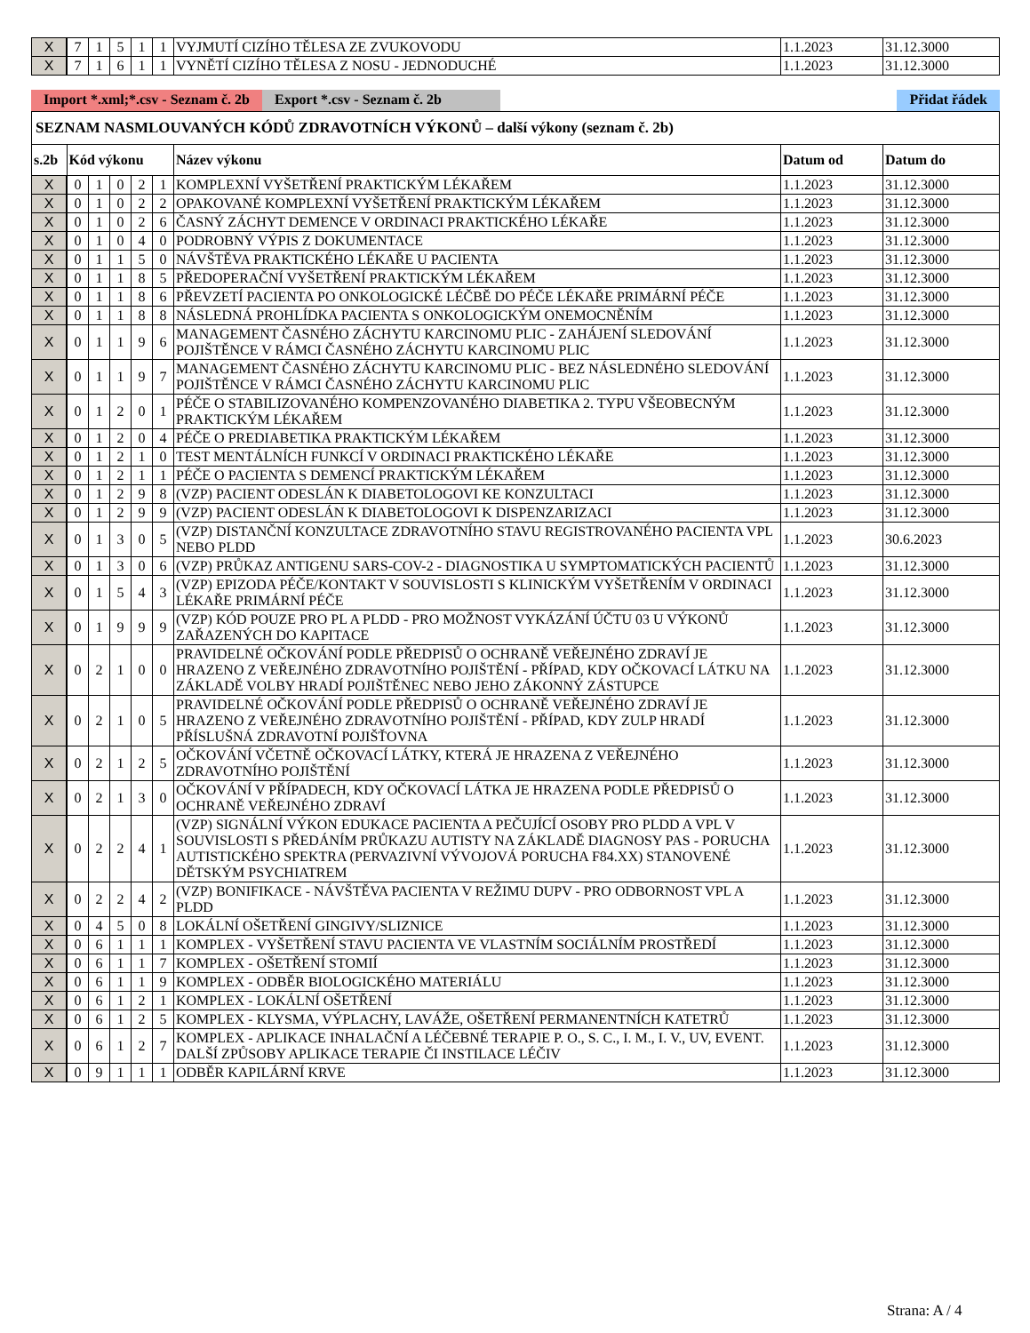| X | 7 | 1 | 5 | 1 | 1 | VYJMUTÍ CIZÍHO TĚLESA ZE ZVUKOVODU | 1.1.2023 | 31.12.3000 |
| X | 7 | 1 | 6 | 1 | 1 | VYNĚTÍ CIZÍHO TĚLESA Z NOSU - JEDNODUCHÉ | 1.1.2023 | 31.12.3000 |
Import *.xml;*.csv - Seznam č. 2b
Export *.csv - Seznam č. 2b
Přidat řádek
SEZNAM NASMLOUVANÝCH KÓDŮ ZDRAVOTNÍCH VÝKONŮ – další výkony (seznam č. 2b)
| s.2b | Kód výkonu | | | | | Název výkonu | Datum od | Datum do |
| --- | --- | --- | --- | --- | --- | --- | --- | --- |
| X | 0 | 1 | 0 | 2 | 1 | KOMPLEXNÍ VYŠETŘENÍ PRAKTICKÝM LÉKAŘEM | 1.1.2023 | 31.12.3000 |
| X | 0 | 1 | 0 | 2 | 2 | OPAKOVANÉ KOMPLEXNÍ VYŠETŘENÍ PRAKTICKÝM LÉKAŘEM | 1.1.2023 | 31.12.3000 |
| X | 0 | 1 | 0 | 2 | 6 | ČASNÝ ZÁCHYT DEMENCE V ORDINACI PRAKTICKÉHO LÉKAŘE | 1.1.2023 | 31.12.3000 |
| X | 0 | 1 | 0 | 4 | 0 | PODROBNÝ VÝPIS Z DOKUMENTACE | 1.1.2023 | 31.12.3000 |
| X | 0 | 1 | 1 | 5 | 0 | NÁVŠTĚVA PRAKTICKÉHO LÉKAŘE U PACIENTA | 1.1.2023 | 31.12.3000 |
| X | 0 | 1 | 1 | 8 | 5 | PŘEDOPERAČNÍ VYŠETŘENÍ PRAKTICKÝM LÉKAŘEM | 1.1.2023 | 31.12.3000 |
| X | 0 | 1 | 1 | 8 | 6 | PŘEVZETÍ PACIENTA PO ONKOLOGICKÉ LÉČBĚ DO PÉČE LÉKAŘE PRIMÁRNÍ PÉČE | 1.1.2023 | 31.12.3000 |
| X | 0 | 1 | 1 | 8 | 8 | NÁSLEDNÁ PROHLÍDKA PACIENTA S ONKOLOGICKÝM ONEMOCNĚNÍM | 1.1.2023 | 31.12.3000 |
| X | 0 | 1 | 1 | 9 | 6 | MANAGEMENT ČASNÉHO ZÁCHYTU KARCINOMU PLIC - ZAHÁJENÍ SLEDOVÁNÍ POJIŠTĚNCE V RÁMCI ČASNÉHO ZÁCHYTU KARCINOMU PLIC | 1.1.2023 | 31.12.3000 |
| X | 0 | 1 | 1 | 9 | 7 | MANAGEMENT ČASNÉHO ZÁCHYTU KARCINOMU PLIC - BEZ NÁSLEDNÉHO SLEDOVÁNÍ POJIŠTĚNCE V RÁMCI ČASNÉHO ZÁCHYTU KARCINOMU PLIC | 1.1.2023 | 31.12.3000 |
| X | 0 | 1 | 2 | 0 | 1 | PÉČE O STABILIZOVANÉHO KOMPENZOVANÉHO DIABETIKA 2. TYPU VŠEOBECNÝM PRAKTICKÝM LÉKAŘEM | 1.1.2023 | 31.12.3000 |
| X | 0 | 1 | 2 | 0 | 4 | PÉČE O PREDIABETIKA PRAKTICKÝM LÉKAŘEM | 1.1.2023 | 31.12.3000 |
| X | 0 | 1 | 2 | 1 | 0 | TEST MENTÁLNÍCH FUNKCÍ V ORDINACI PRAKTICKÉHO LÉKAŘE | 1.1.2023 | 31.12.3000 |
| X | 0 | 1 | 2 | 1 | 1 | PÉČE O PACIENTA S DEMENCÍ PRAKTICKÝM LÉKAŘEM | 1.1.2023 | 31.12.3000 |
| X | 0 | 1 | 2 | 9 | 8 | (VZP) PACIENT ODESLÁN K DIABETOLOGOVI KE KONZULTACI | 1.1.2023 | 31.12.3000 |
| X | 0 | 1 | 2 | 9 | 9 | (VZP) PACIENT ODESLÁN K DIABETOLOGOVI K DISPENZARIZACI | 1.1.2023 | 31.12.3000 |
| X | 0 | 1 | 3 | 0 | 5 | (VZP) DISTANČNÍ KONZULTACE ZDRAVOTNÍHO STAVU REGISTROVANÉHO PACIENTA VPL NEBO PLDD | 1.1.2023 | 30.6.2023 |
| X | 0 | 1 | 3 | 0 | 6 | (VZP) PRŮKAZ ANTIGENU SARS-COV-2 - DIAGNOSTIKA U SYMPTOMATICKÝCH PACIENTŮ | 1.1.2023 | 31.12.3000 |
| X | 0 | 1 | 5 | 4 | 3 | (VZP) EPIZODA PÉČE/KONTAKT V SOUVISLOSTI S KLINICKÝM VYŠETŘENÍM V ORDINACI LÉKAŘE PRIMÁRNÍ PÉČE | 1.1.2023 | 31.12.3000 |
| X | 0 | 1 | 9 | 9 | 9 | (VZP) KÓD POUZE PRO PL A PLDD - PRO MOŽNOST VYKÁZÁNÍ ÚČTU 03 U VÝKONŮ ZAŘAZENÝCH DO KAPITACE | 1.1.2023 | 31.12.3000 |
| X | 0 | 2 | 1 | 0 | 0 | PRAVIDELNÉ OČKOVÁNÍ PODLE PŘEDPISŮ O OCHRANĚ VEŘEJNÉHO ZDRAVÍ JE HRAZENO Z VEŘEJNÉHO ZDRAVOTNÍHO POJIŠTĚNÍ - PŘÍPAD, KDY OČKOVACÍ LÁTKU NA ZÁKLADĚ VOLBY HRADÍ POJIŠTĚNEC NEBO JEHO ZÁKONNÝ ZÁSTUPCE | 1.1.2023 | 31.12.3000 |
| X | 0 | 2 | 1 | 0 | 5 | PRAVIDELNÉ OČKOVÁNÍ PODLE PŘEDPISŮ O OCHRANĚ VEŘEJNÉHO ZDRAVÍ JE HRAZENO Z VEŘEJNÉHO ZDRAVOTNÍHO POJIŠTĚNÍ - PŘÍPAD, KDY ZULP HRADÍ PŘÍSLUŠNÁ ZDRAVOTNÍ POJIŠŤOVNA | 1.1.2023 | 31.12.3000 |
| X | 0 | 2 | 1 | 2 | 5 | OČKOVÁNÍ VČETNĚ OČKOVACÍ LÁTKY, KTERÁ JE HRAZENA Z VEŘEJNÉHO ZDRAVOTNÍHO POJIŠTĚNÍ | 1.1.2023 | 31.12.3000 |
| X | 0 | 2 | 1 | 3 | 0 | OČKOVÁNÍ V PŘÍPADECH, KDY OČKOVACÍ LÁTKA JE HRAZENA PODLE PŘEDPISŮ O OCHRANĚ VEŘEJNÉHO ZDRAVÍ | 1.1.2023 | 31.12.3000 |
| X | 0 | 2 | 2 | 4 | 1 | (VZP) SIGNÁLNÍ VÝKON EDUKACE PACIENTA A PEČUJÍCÍ OSOBY PRO PLDD A VPL V SOUVISLOSTI S PŘEDÁNÍM PRŮKAZU AUTISTY NA ZÁKLADĚ DIAGNOSY PAS - PORUCHA AUTISTICKÉHO SPEKTRA (PERVAZIVNÍ VÝVOJOVÁ PORUCHA F84.XX) STANOVENÉ DĚTSKÝM PSYCHIATREM | 1.1.2023 | 31.12.3000 |
| X | 0 | 2 | 2 | 4 | 2 | (VZP) BONIFIKACE - NÁVŠTĚVA PACIENTA V REŽIMU DUPV - PRO ODBORNOST VPL A PLDD | 1.1.2023 | 31.12.3000 |
| X | 0 | 4 | 5 | 0 | 8 | LOKÁLNÍ OŠETŘENÍ GINGIVY/SLIZNICE | 1.1.2023 | 31.12.3000 |
| X | 0 | 6 | 1 | 1 | 1 | KOMPLEX - VYŠETŘENÍ STAVU PACIENTA VE VLASTNÍM SOCIÁLNÍM PROSTŘEDÍ | 1.1.2023 | 31.12.3000 |
| X | 0 | 6 | 1 | 1 | 7 | KOMPLEX - OŠETŘENÍ STOMIÍ | 1.1.2023 | 31.12.3000 |
| X | 0 | 6 | 1 | 1 | 9 | KOMPLEX - ODBĚR BIOLOGICKÉHO MATERIÁLU | 1.1.2023 | 31.12.3000 |
| X | 0 | 6 | 1 | 2 | 1 | KOMPLEX - LOKÁLNÍ OŠETŘENÍ | 1.1.2023 | 31.12.3000 |
| X | 0 | 6 | 1 | 2 | 5 | KOMPLEX - KLYSMA, VÝPLACHY, LAVÁŽE, OŠETŘENÍ PERMANENTNÍCH KATETRŮ | 1.1.2023 | 31.12.3000 |
| X | 0 | 6 | 1 | 2 | 7 | KOMPLEX - APLIKACE INHALAČNÍ A LÉČEBNÉ TERAPIE P. O., S. C., I. M., I. V., UV, EVENT. DALŠÍ ZPŮSOBY APLIKACE TERAPIE ČI INSTILACE LÉČIV | 1.1.2023 | 31.12.3000 |
| X | 0 | 9 | 1 | 1 | 1 | ODBĚR KAPILÁRNÍ KRVE | 1.1.2023 | 31.12.3000 |
Strana: A / 4